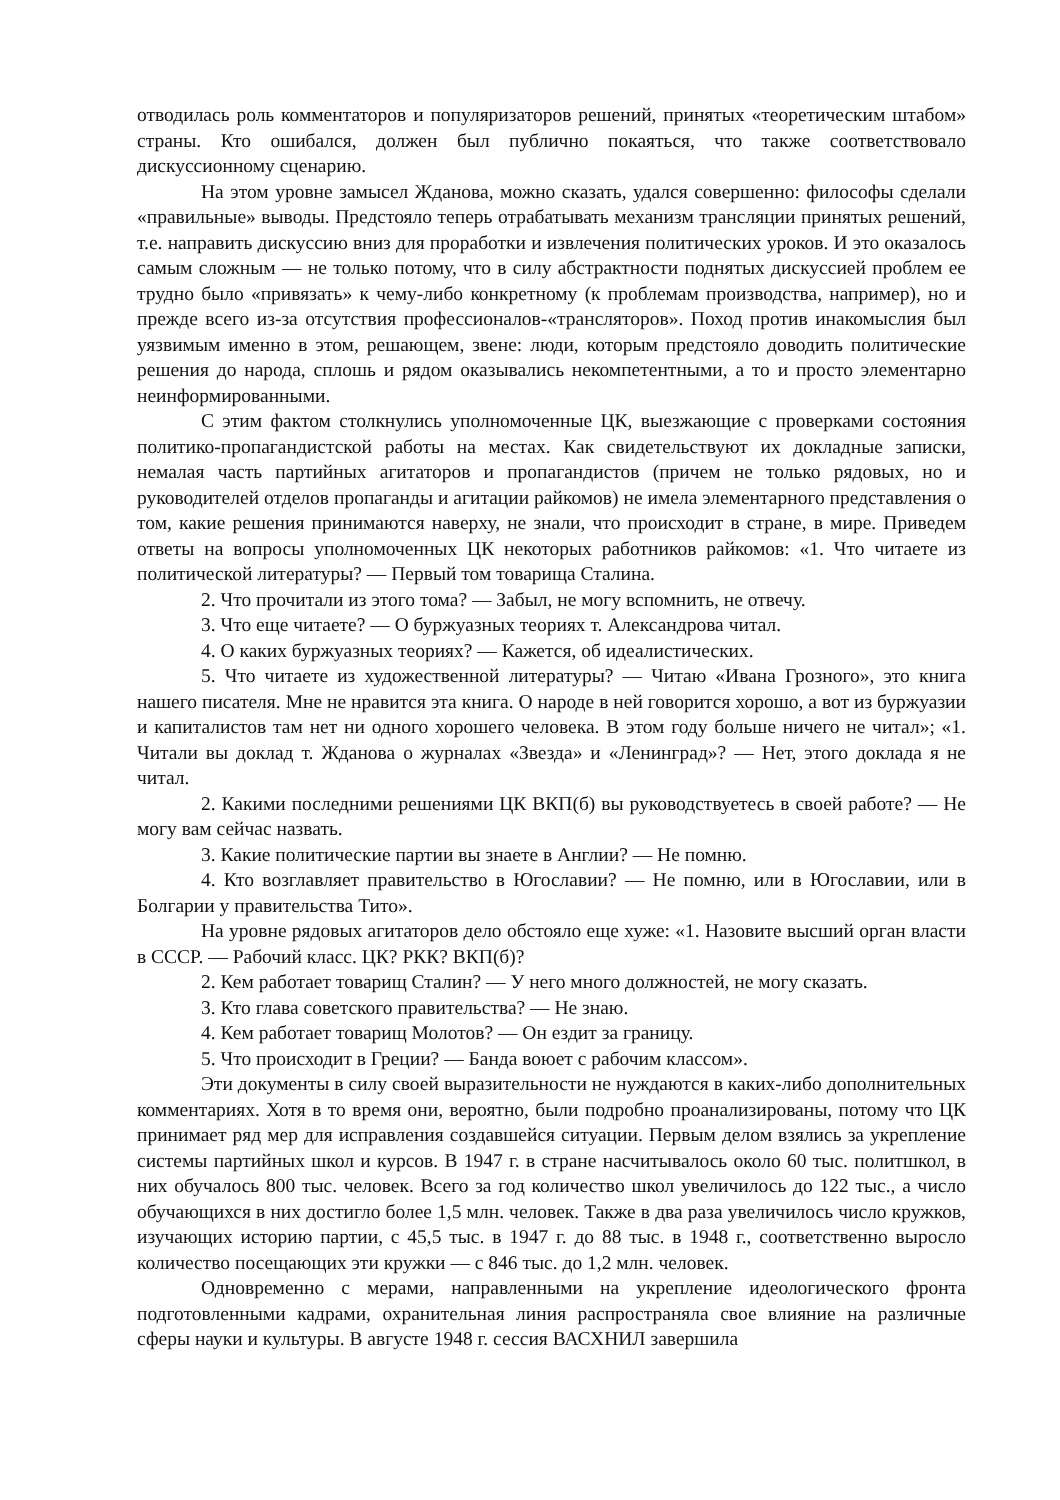отводилась роль комментаторов и популяризаторов решений, принятых «теоретическим штабом» страны. Кто ошибался, должен был публично покаяться, что также соответствовало дискуссионному сценарию.
На этом уровне замысел Жданова, можно сказать, удался совершенно: философы сделали «правильные» выводы. Предстояло теперь отрабатывать механизм трансляции принятых решений, т.е. направить дискуссию вниз для проработки и извлечения политических уроков. И это оказалось самым сложным — не только потому, что в силу абстрактности поднятых дискуссией проблем ее трудно было «привязать» к чему-либо конкретному (к проблемам производства, например), но и прежде всего из-за отсутствия профессионалов-«трансляторов». Поход против инакомыслия был уязвимым именно в этом, решающем, звене: люди, которым предстояло доводить политические решения до народа, сплошь и рядом оказывались некомпетентными, а то и просто элементарно неинформированными.
С этим фактом столкнулись уполномоченные ЦК, выезжающие с проверками состояния политико-пропагандистской работы на местах. Как свидетельствуют их докладные записки, немалая часть партийных агитаторов и пропагандистов (причем не только рядовых, но и руководителей отделов пропаганды и агитации райкомов) не имела элементарного представления о том, какие решения принимаются наверху, не знали, что происходит в стране, в мире. Приведем ответы на вопросы уполномоченных ЦК некоторых работников райкомов: «1. Что читаете из политической литературы? — Первый том товарища Сталина.
2. Что прочитали из этого тома? — Забыл, не могу вспомнить, не отвечу.
3. Что еще читаете? — О буржуазных теориях т. Александрова читал.
4. О каких буржуазных теориях? — Кажется, об идеалистических.
5. Что читаете из художественной литературы? — Читаю «Ивана Грозного», это книга нашего писателя. Мне не нравится эта книга. О народе в ней говорится хорошо, а вот из буржуазии и капиталистов там нет ни одного хорошего человека. В этом году больше ничего не читал»; «1. Читали вы доклад т. Жданова о журналах «Звезда» и «Ленинград»? — Нет, этого доклада я не читал.
2. Какими последними решениями ЦК ВКП(б) вы руководствуетесь в своей работе? — Не могу вам сейчас назвать.
3. Какие политические партии вы знаете в Англии? — Не помню.
4. Кто возглавляет правительство в Югославии? — Не помню, или в Югославии, или в Болгарии у правительства Тито».
На уровне рядовых агитаторов дело обстояло еще хуже: «1. Назовите высший орган власти в СССР. — Рабочий класс. ЦК? РКК? ВКП(б)?
2. Кем работает товарищ Сталин? — У него много должностей, не могу сказать.
3. Кто глава советского правительства? — Не знаю.
4. Кем работает товарищ Молотов? — Он ездит за границу.
5. Что происходит в Греции? — Банда воюет с рабочим классом».
Эти документы в силу своей выразительности не нуждаются в каких-либо дополнительных комментариях. Хотя в то время они, вероятно, были подробно проанализированы, потому что ЦК принимает ряд мер для исправления создавшейся ситуации. Первым делом взялись за укрепление системы партийных школ и курсов. В 1947 г. в стране насчитывалось около 60 тыс. политшкол, в них обучалось 800 тыс. человек. Всего за год количество школ увеличилось до 122 тыс., а число обучающихся в них достигло более 1,5 млн. человек. Также в два раза увеличилось число кружков, изучающих историю партии, с 45,5 тыс. в 1947 г. до 88 тыс. в 1948 г., соответственно выросло количество посещающих эти кружки — с 846 тыс. до 1,2 млн. человек.
Одновременно с мерами, направленными на укрепление идеологического фронта подготовленными кадрами, охранительная линия распространяла свое влияние на различные сферы науки и культуры. В августе 1948 г. сессия ВАСХНИЛ завершила